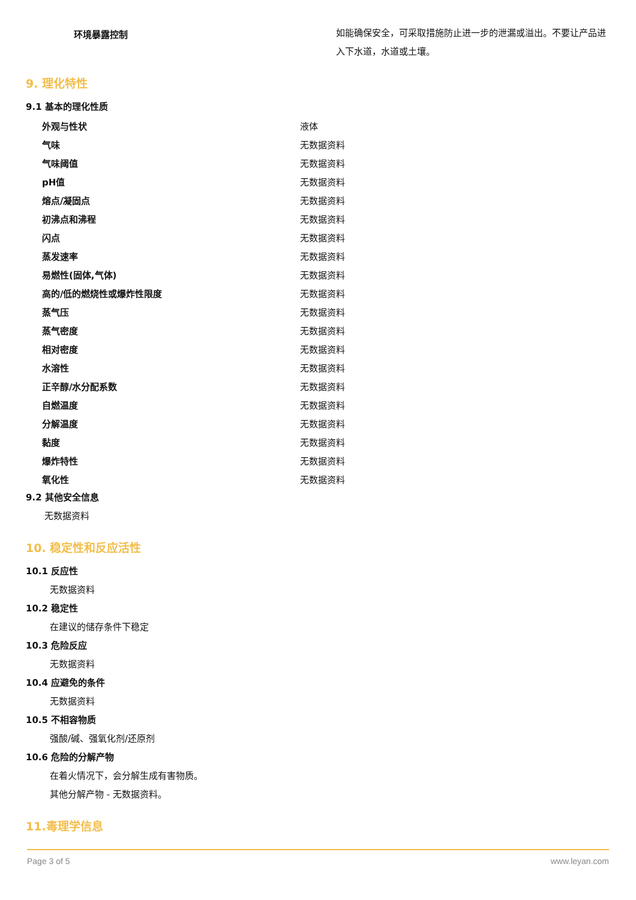| 环境暴露控制 | 如能确保安全，可采取措施防止进一步的泄漏或溢出。不要让产品进入下水道，水道或土壤。 |
9. 理化特性
9.1 基本的理化性质
| 外观与性状 | 液体 |
| 气味 | 无数据资料 |
| 气味阈值 | 无数据资料 |
| pH值 | 无数据资料 |
| 熔点/凝固点 | 无数据资料 |
| 初沸点和沸程 | 无数据资料 |
| 闪点 | 无数据资料 |
| 蒸发速率 | 无数据资料 |
| 易燃性(固体,气体) | 无数据资料 |
| 高的/低的燃烧性或爆炸性限度 | 无数据资料 |
| 蒸气压 | 无数据资料 |
| 蒸气密度 | 无数据资料 |
| 相对密度 | 无数据资料 |
| 水溶性 | 无数据资料 |
| 正辛醇/水分配系数 | 无数据资料 |
| 自燃温度 | 无数据资料 |
| 分解温度 | 无数据资料 |
| 黏度 | 无数据资料 |
| 爆炸特性 | 无数据资料 |
| 氧化性 | 无数据资料 |
9.2 其他安全信息
无数据资料
10. 稳定性和反应活性
10.1 反应性
无数据资料
10.2 稳定性
在建议的储存条件下稳定
10.3 危险反应
无数据资料
10.4 应避免的条件
无数据资料
10.5 不相容物质
强酸/碱、强氧化剂/还原剂
10.6 危险的分解产物
在着火情况下，会分解生成有害物质。
其他分解产物 - 无数据资料。
11.毒理学信息
Page 3 of 5 www.leyan.com